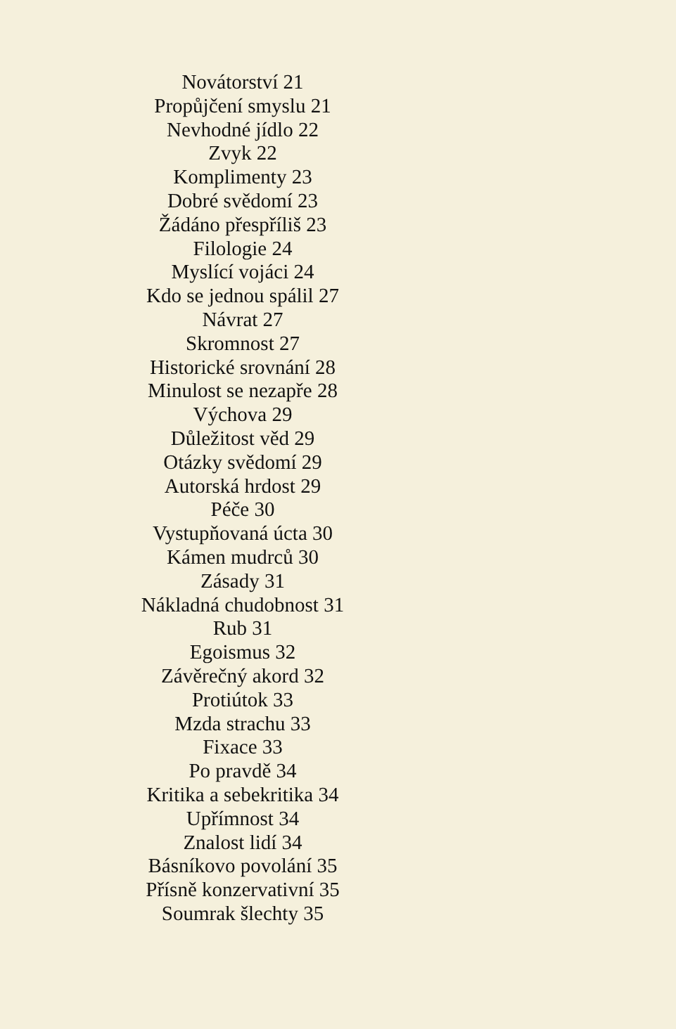Novátorství 21
Propůjčení smyslu 21
Nevhodné jídlo 22
Zvyk 22
Komplimenty 23
Dobré svědomí 23
Žádáno přespříliš 23
Filologie 24
Myslící vojáci 24
Kdo se jednou spálil 27
Návrat 27
Skromnost 27
Historické srovnání 28
Minulost se nezapře 28
Výchova 29
Důležitost věd 29
Otázky svědomí 29
Autorská hrdost 29
Péče 30
Vystupňovaná úcta 30
Kámen mudrců 30
Zásady 31
Nákladná chudobnost 31
Rub 31
Egoismus 32
Závěrečný akord 32
Protiútok 33
Mzda strachu 33
Fixace 33
Po pravdě 34
Kritika a sebekritika 34
Upřímnost 34
Znalost lidí 34
Básníkovo povolání 35
Přísně konzervativní 35
Soumrak šlechty 35